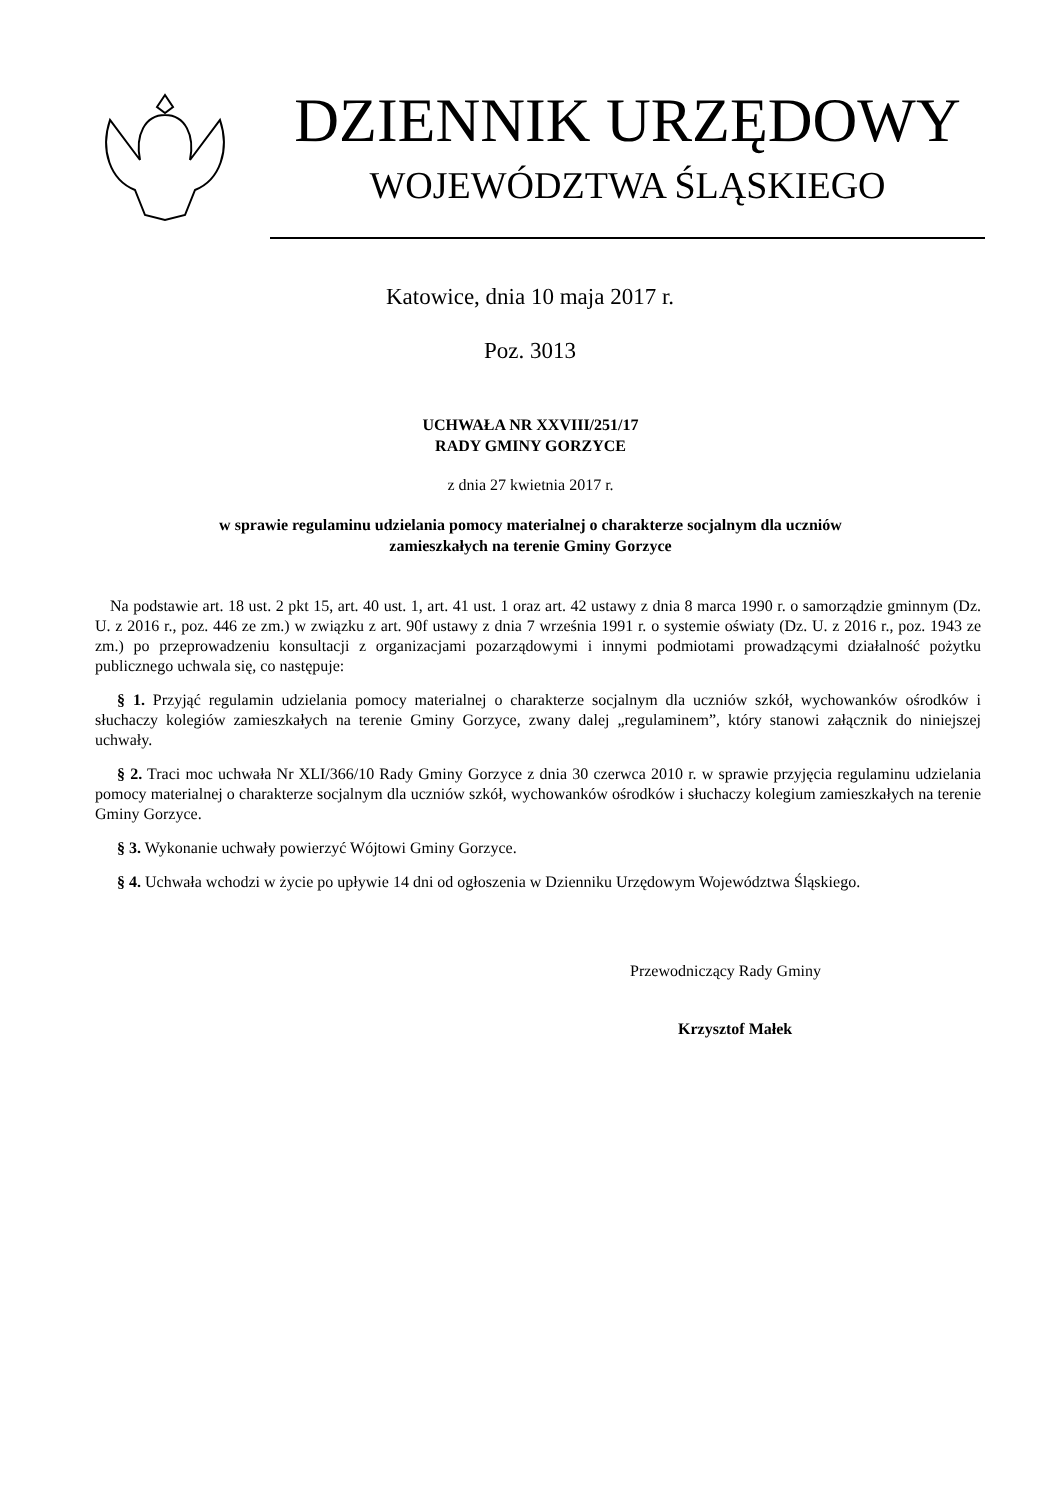DZIENNIK URZĘDOWY
WOJEWÓDZTWA ŚLĄSKIEGO
Katowice, dnia 10 maja 2017 r.
Poz. 3013
UCHWAŁA NR XXVIII/251/17
RADY GMINY GORZYCE
z dnia 27 kwietnia 2017 r.
w sprawie regulaminu udzielania pomocy materialnej o charakterze socjalnym dla uczniów
zamieszkałych na terenie Gminy Gorzyce
Na podstawie art. 18 ust. 2 pkt 15, art. 40 ust. 1, art. 41 ust. 1 oraz art. 42 ustawy z dnia 8 marca 1990 r. o samorządzie gminnym (Dz. U. z 2016 r., poz. 446 ze zm.) w związku z art. 90f ustawy z dnia 7 września 1991 r. o systemie oświaty (Dz. U. z 2016 r., poz. 1943 ze zm.) po przeprowadzeniu konsultacji z organizacjami pozarządowymi i innymi podmiotami prowadzącymi działalność pożytku publicznego uchwala się, co następuje:
§ 1. Przyjąć regulamin udzielania pomocy materialnej o charakterze socjalnym dla uczniów szkół, wychowanków ośrodków i słuchaczy kolegiów zamieszkałych na terenie Gminy Gorzyce, zwany dalej „regulaminem”, który stanowi załącznik do niniejszej uchwały.
§ 2. Traci moc uchwała Nr XLI/366/10 Rady Gminy Gorzyce z dnia 30 czerwca 2010 r. w sprawie przyjęcia regulaminu udzielania pomocy materialnej o charakterze socjalnym dla uczniów szkół, wychowanków ośrodków i słuchaczy kolegium zamieszkałych na terenie Gminy Gorzyce.
§ 3. Wykonanie uchwały powierzyć Wójtowi Gminy Gorzyce.
§ 4. Uchwała wchodzi w życie po upływie 14 dni od ogłoszenia w Dzienniku Urzędowym Województwa Śląskiego.
Przewodniczący Rady Gminy
Krzysztof Małek